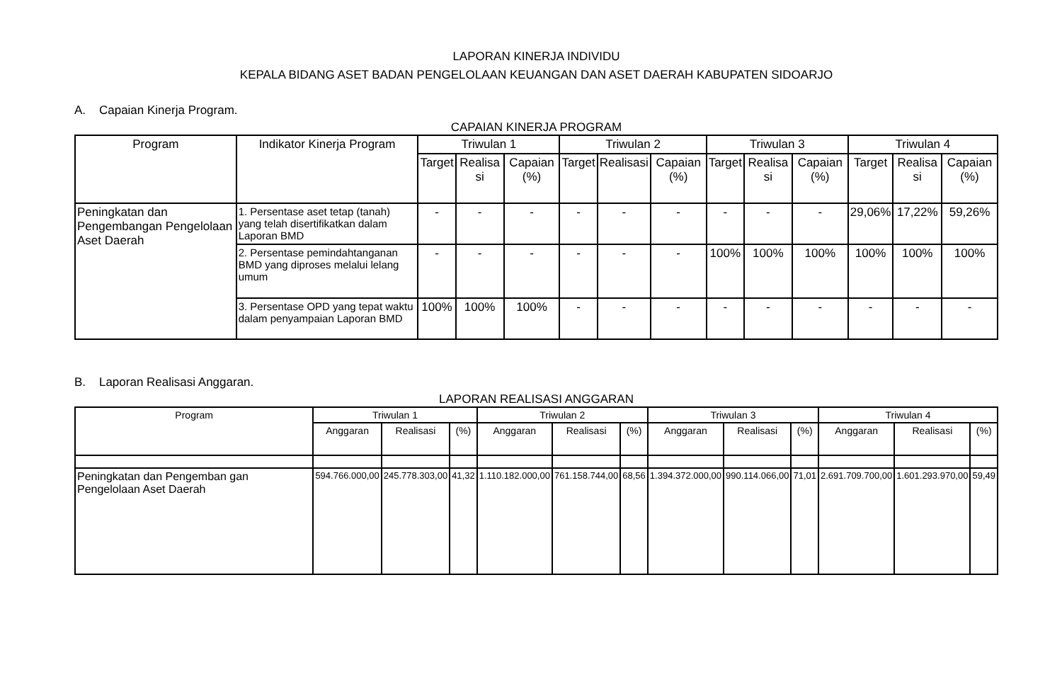LAPORAN KINERJA INDIVIDU
KEPALA BIDANG ASET BADAN PENGELOLAAN KEUANGAN DAN ASET DAERAH KABUPATEN SIDOARJO
A. Capaian Kinerja Program.
CAPAIAN KINERJA PROGRAM
| Program | Indikator Kinerja Program | Triwulan 1 | | | Triwulan 2 | | | Triwulan 3 | | | Triwulan 4 | | |
| --- | --- | --- | --- | --- | --- | --- | --- | --- | --- | --- | --- | --- | --- |
| | | Target | Realisa si | Capaian (%) | Target | Realisasi | Capaian (%) | Target | Realisa si | Capaian (%) | Target | Realisa si | Capaian (%) |
| Peningkatan dan Pengembangan Pengelolaan Aset Daerah | 1. Persentase aset tetap (tanah) yang telah disertifikatkan dalam Laporan BMD | - | - | - | - | - | - | - | - | - | 29,06% | 17,22% | 59,26% |
| | 2. Persentase pemindahtanganan BMD yang diproses melalui lelang umum | - | - | - | - | - | - | 100% | 100% | 100% | 100% | 100% | 100% |
| | 3. Persentase OPD yang tepat waktu dalam penyampaian Laporan BMD | 100% | 100% | 100% | - | - | - | - | - | - | - | - | - |
B. Laporan Realisasi Anggaran.
LAPORAN REALISASI ANGGARAN
| Program | Triwulan 1 | | | Triwulan 2 | | | Triwulan 3 | | | Triwulan 4 | | |
| --- | --- | --- | --- | --- | --- | --- | --- | --- | --- | --- | --- | --- |
| | Anggaran | Realisasi | (%) | Anggaran | Realisasi | (%) | Anggaran | Realisasi | (%) | Anggaran | Realisasi | (%) |
| Peningkatan dan Pengemban gan Pengelolaan Aset Daerah | 594.766.000,00 | 245.778.303,00 | 41,32 | 1.110.182.000,00 | 761.158.744,00 | 68,56 | 1.394.372.000,00 | 990.114.066,00 | 71,01 | 2.691.709.700,00 | 1.601.293.970,00 | 59,49 |